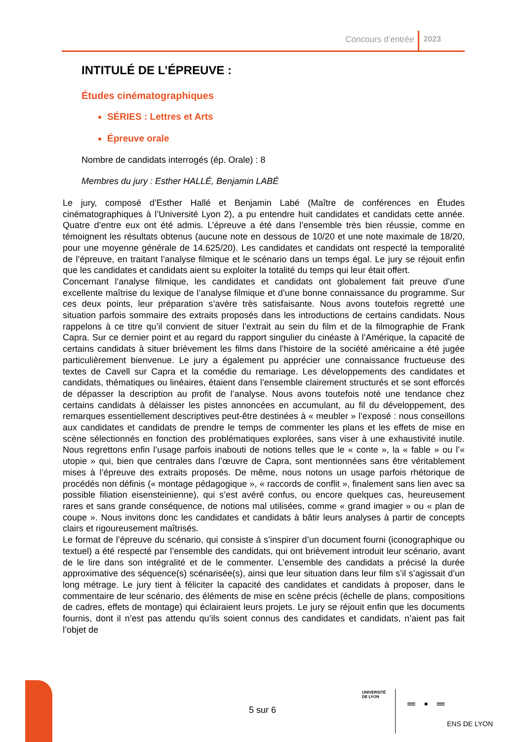Concours d’entrée 2023
INTITULÉ DE L’ÉPREUVE :
Études cinématographiques
SÉRIES : Lettres et Arts
Épreuve orale
Nombre de candidats interrogés (ép. Orale) : 8
Membres du jury : Esther HALLÉ, Benjamin LABÉ
Le jury, composé d’Esther Hallé et Benjamin Labé (Maître de conférences en Études cinématographiques à l’Université Lyon 2), a pu entendre huit candidates et candidats cette année. Quatre d’entre eux ont été admis. L’épreuve a été dans l’ensemble très bien réussie, comme en témoignent les résultats obtenus (aucune note en dessous de 10/20 et une note maximale de 18/20, pour une moyenne générale de 14.625/20). Les candidates et candidats ont respecté la temporalité de l’épreuve, en traitant l’analyse filmique et le scénario dans un temps égal. Le jury se réjouit enfin que les candidates et candidats aient su exploiter la totalité du temps qui leur était offert.
Concernant l’analyse filmique, les candidates et candidats ont globalement fait preuve d’une excellente maîtrise du lexique de l’analyse filmique et d’une bonne connaissance du programme. Sur ces deux points, leur préparation s’avère très satisfaisante. Nous avons toutefois regretté une situation parfois sommaire des extraits proposés dans les introductions de certains candidats. Nous rappelons à ce titre qu’il convient de situer l’extrait au sein du film et de la filmographie de Frank Capra. Sur ce dernier point et au regard du rapport singulier du cinéaste à l’Amérique, la capacité de certains candidats à situer brièvement les films dans l’histoire de la société américaine a été jugée particulièrement bienvenue. Le jury a également pu apprécier une connaissance fructueuse des textes de Cavell sur Capra et la comédie du remariage. Les développements des candidates et candidats, thématiques ou linéaires, étaient dans l’ensemble clairement structurés et se sont efforcés de dépasser la description au profit de l’analyse. Nous avons toutefois noté une tendance chez certains candidats à délaisser les pistes annoncées en accumulant, au fil du développement, des remarques essentiellement descriptives peut-être destinées à « meubler » l’exposé : nous conseillons aux candidates et candidats de prendre le temps de commenter les plans et les effets de mise en scène sélectionnés en fonction des problématiques explorées, sans viser à une exhaustivité inutile. Nous regrettons enfin l’usage parfois inabouti de notions telles que le « conte », la « fable » ou l’« utopie » qui, bien que centrales dans l’œuvre de Capra, sont mentionnées sans être véritablement mises à l’épreuve des extraits proposés. De même, nous notons un usage parfois rhétorique de procédés non définis (« montage pédagogique », « raccords de conflit », finalement sans lien avec sa possible filiation eisensteinienne), qui s’est avéré confus, ou encore quelques cas, heureusement rares et sans grande conséquence, de notions mal utilisées, comme « grand imagier » ou « plan de coupe ». Nous invitons donc les candidates et candidats à bâtir leurs analyses à partir de concepts clairs et rigoureusement maîtrisés.
Le format de l’épreuve du scénario, qui consiste à s’inspirer d’un document fourni (iconographique ou textuel) a été respecté par l’ensemble des candidats, qui ont brièvement introduit leur scénario, avant de le lire dans son intégralité et de le commenter. L’ensemble des candidats a précisé la durée approximative des séquence(s) scénarisée(s), ainsi que leur situation dans leur film s’il s’agissait d’un long métrage. Le jury tient à féliciter la capacité des candidates et candidats à proposer, dans le commentaire de leur scénario, des éléments de mise en scène précis (échelle de plans, compositions de cadres, effets de montage) qui éclairaient leurs projets. Le jury se réjouit enfin que les documents fournis, dont il n’est pas attendu qu’ils soient connus des candidates et candidats, n’aient pas fait l’objet de
5 sur 6
UNIVERSITÉ
DE LYON
═ ▪ ═
ENS DE LYON